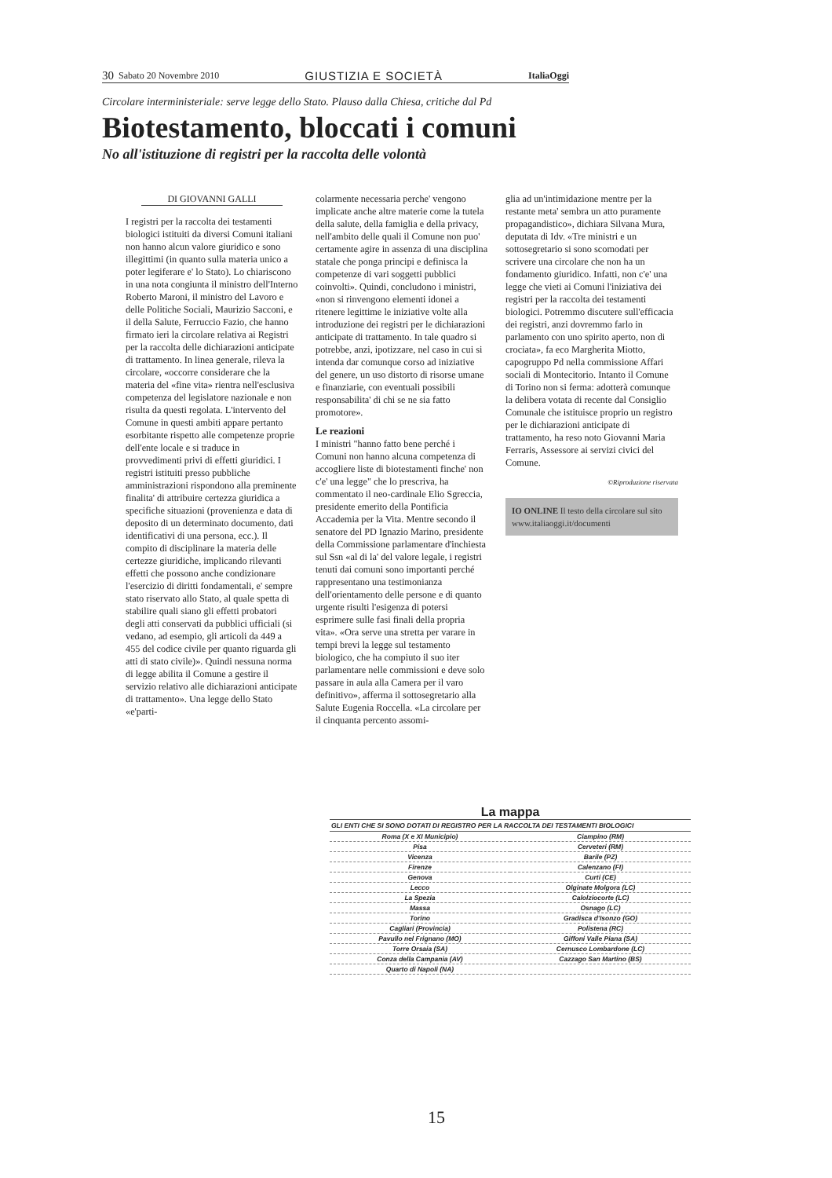30 Sabato 20 Novembre 2010 GIUSTIZIA E SOCIETÀ ItaliaOggi
Circolare interministeriale: serve legge dello Stato. Plauso dalla Chiesa, critiche dal Pd
Biotestamento, bloccati i comuni
No all'istituzione di registri per la raccolta delle volontà
DI GIOVANNI GALLI
I registri per la raccolta dei testamenti biologici istituiti da diversi Comuni italiani non hanno alcun valore giuridico e sono illegittimi (in quanto sulla materia unico a poter legiferare e' lo Stato). Lo chiariscono in una nota congiunta il ministro dell'Interno Roberto Maroni, il ministro del Lavoro e delle Politiche Sociali, Maurizio Sacconi, e il della Salute, Ferruccio Fazio, che hanno firmato ieri la circolare relativa ai Registri per la raccolta delle dichiarazioni anticipate di trattamento. In linea generale, rileva la circolare, «occorre considerare che la materia del «fine vita» rientra nell'esclusiva competenza del legislatore nazionale e non risulta da questi regolata. L'intervento del Comune in questi ambiti appare pertanto esorbitante rispetto alle competenze proprie dell'ente locale e si traduce in provvedimenti privi di effetti giuridici. I registri istituiti presso pubbliche amministrazioni rispondono alla preminente finalita' di attribuire certezza giuridica a specifiche situazioni (provenienza e data di deposito di un determinato documento, dati identificativi di una persona, ecc.). Il compito di disciplinare la materia delle certezze giuridiche, implicando rilevanti effetti che possono anche condizionare l'esercizio di diritti fondamentali, e' sempre stato riservato allo Stato, al quale spetta di stabilire quali siano gli effetti probatori degli atti conservati da pubblici ufficiali (si vedano, ad esempio, gli articoli da 449 a 455 del codice civile per quanto riguarda gli atti di stato civile)». Quindi nessuna norma di legge abilita il Comune a gestire il servizio relativo alle dichiarazioni anticipate di trattamento». Una legge dello Stato «e'parti-
colarmente necessaria perche' vengono implicate anche altre materie come la tutela della salute, della famiglia e della privacy, nell'ambito delle quali il Comune non puo' certamente agire in assenza di una disciplina statale che ponga principi e definisca la competenze di vari soggetti pubblici coinvolti». Quindi, concludono i ministri, «non si rinvengono elementi idonei a ritenere legittime le iniziative volte alla introduzione dei registri per le dichiarazioni anticipate di trattamento. In tale quadro si potrebbe, anzi, ipotizzare, nel caso in cui si intenda dar comunque corso ad iniziative del genere, un uso distorto di risorse umane e finanziarie, con eventuali possibili responsabilita' di chi se ne sia fatto promotore».
Le reazioni
I ministri "hanno fatto bene perché i Comuni non hanno alcuna competenza di accogliere liste di biotestamenti finche' non c'e' una legge" che lo prescriva, ha commentato il neo-cardinale Elio Sgreccia, presidente emerito della Pontificia Accademia per la Vita. Mentre secondo il senatore del PD Ignazio Marino, presidente della Commissione parlamentare d'inchiesta sul Ssn «al di la' del valore legale, i registri tenuti dai comuni sono importanti perché rappresentano una testimonianza dell'orientamento delle persone e di quanto urgente risulti l'esigenza di potersi esprimere sulle fasi finali della propria vita». «Ora serve una stretta per varare in tempi brevi la legge sul testamento biologico, che ha compiuto il suo iter parlamentare nelle commissioni e deve solo passare in aula alla Camera per il varo definitivo», afferma il sottosegretario alla Salute Eugenia Roccella. «La circolare per il cinquanta percento assomi-
glia ad un'intimidazione mentre per la restante meta' sembra un atto puramente propagandistico», dichiara Silvana Mura, deputata di Idv. «Tre ministri e un sottosegretario si sono scomodati per scrivere una circolare che non ha un fondamento giuridico. Infatti, non c'e' una legge che vieti ai Comuni l'iniziativa dei registri per la raccolta dei testamenti biologici. Potremmo discutere sull'efficacia dei registri, anzi dovremmo farlo in parlamento con uno spirito aperto, non di crociata», fa eco Margherita Miotto, capogruppo Pd nella commissione Affari sociali di Montecitorio. Intanto il Comune di Torino non si ferma: adotterà comunque la delibera votata di recente dal Consiglio Comunale che istituisce proprio un registro per le dichiarazioni anticipate di trattamento, ha reso noto Giovanni Maria Ferraris, Assessore ai servizi civici del Comune.
©Riproduzione riservata
IO ONLINE Il testo della circolare sul sito www.italiaoggi.it/documenti
La mappa
GLI ENTI CHE SI SONO DOTATI DI REGISTRO PER LA RACCOLTA DEI TESTAMENTI BIOLOGICI
| Roma (X e XI Municipio) | Ciampino (RM) |
| Pisa | Cerveteri (RM) |
| Vicenza | Barile (PZ) |
| Firenze | Calenzano (FI) |
| Genova | Curti (CE) |
| Lecco | Olginate Molgora (LC) |
| La Spezia | Calolziocorte (LC) |
| Massa | Osnago (LC) |
| Torino | Gradisca d'Isonzo (GO) |
| Cagliari (Provincia) | Polistena (RC) |
| Pavullo nel Frignano (MO) | Giffoni Valle Piana (SA) |
| Torre Orsaia (SA) | Cernusco Lombardone (LC) |
| Conza della Campania (AV) | Cazzago San Martino (BS) |
| Quarto di Napoli (NA) | |
15